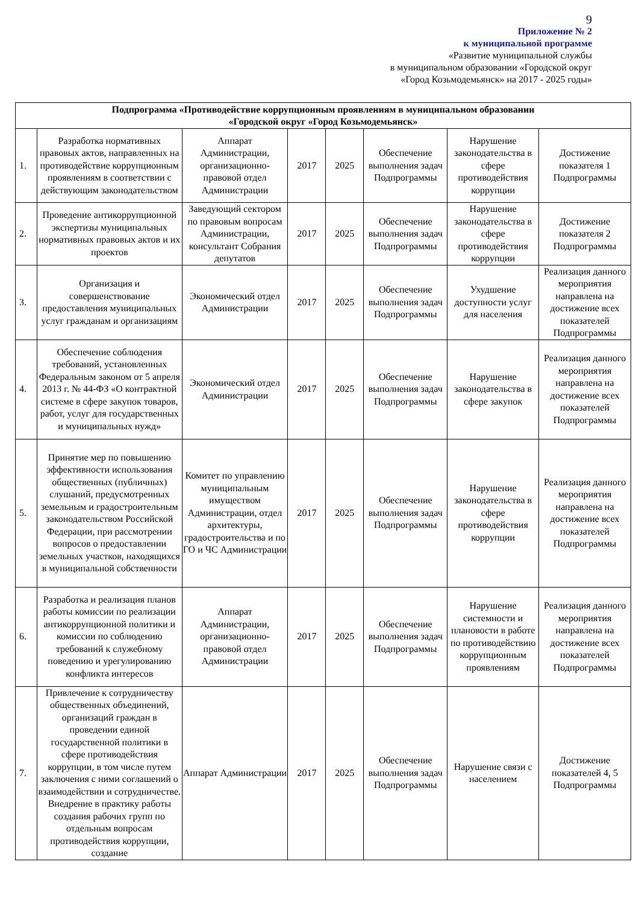9
Приложение № 2
к муниципальной программе
«Развитие муниципальной службы
в муниципальном образовании «Городской округ
«Город Козьмодемьянск» на 2017 - 2025 годы»
| Подпрограмма «Противодействие коррупционным проявлениям в муниципальном образовании «Городской округ «Город Козьмодемьянск» | | | | | | | |
| --- | --- | --- | --- | --- | --- | --- | --- |
| 1. | Разработка нормативных правовых актов, направленных на противодействие коррупционным проявлениям в соответствии с действующим законодательством | Аппарат Администрации, организационно-правовой отдел Администрации | 2017 | 2025 | Обеспечение выполнения задач Подпрограммы | Нарушение законодательства в сфере противодействия коррупции | Достижение показателя 1 Подпрограммы |
| 2. | Проведение антикоррупционной экспертизы муниципальных нормативных правовых актов и их проектов | Заведующий сектором по правовым вопросам Администрации, консультант Собрания депутатов | 2017 | 2025 | Обеспечение выполнения задач Подпрограммы | Нарушение законодательства в сфере противодействия коррупции | Достижение показателя 2 Подпрограммы |
| 3. | Организация и совершенствование предоставления муниципальных услуг гражданам и организациям | Экономический отдел Администрации | 2017 | 2025 | Обеспечение выполнения задач Подпрограммы | Ухудшение доступности услуг для населения | Реализация данного мероприятия направлена на достижение всех показателей Подпрограммы |
| 4. | Обеспечение соблюдения требований, установленных Федеральным законом от 5 апреля 2013 г. № 44-ФЗ «О контрактной системе в сфере закупок товаров, работ, услуг для государственных и муниципальных нужд» | Экономический отдел Администрации | 2017 | 2025 | Обеспечение выполнения задач Подпрограммы | Нарушение законодательства в сфере закупок | Реализация данного мероприятия направлена на достижение всех показателей Подпрограммы |
| 5. | Принятие мер по повышению эффективности использования общественных (публичных) слушаний, предусмотренных земельным и градостроительным законодательством Российской Федерации, при рассмотрении вопросов о предоставлении земельных участков, находящихся в муниципальной собственности | Комитет по управлению муниципальным имуществом Администрации, отдел архитектуры, градостроительства и по ГО и ЧС Администрации | 2017 | 2025 | Обеспечение выполнения задач Подпрограммы | Нарушение законодательства в сфере противодействия коррупции | Реализация данного мероприятия направлена на достижение всех показателей Подпрограммы |
| 6. | Разработка и реализация планов работы комиссии по реализации антикоррупционной политики и комиссии по соблюдению требований к служебному поведению и урегулированию конфликта интересов | Аппарат Администрации, организационно-правовой отдел Администрации | 2017 | 2025 | Обеспечение выполнения задач Подпрограммы | Нарушение системности и плановости в работе по противодействию коррупционным проявлениям | Реализация данного мероприятия направлена на достижение всех показателей Подпрограммы |
| 7. | Привлечение к сотрудничеству общественных объединений, организаций граждан в проведении единой государственной политики в сфере противодействия коррупции, в том числе путем заключения с ними соглашений о взаимодействии и сотрудничестве. Внедрение в практику работы создания рабочих групп по отдельным вопросам противодействия коррупции, создание | Аппарат Администрации | 2017 | 2025 | Обеспечение выполнения задач Подпрограммы | Нарушение связи с населением | Достижение показателей 4, 5 Подпрограммы |